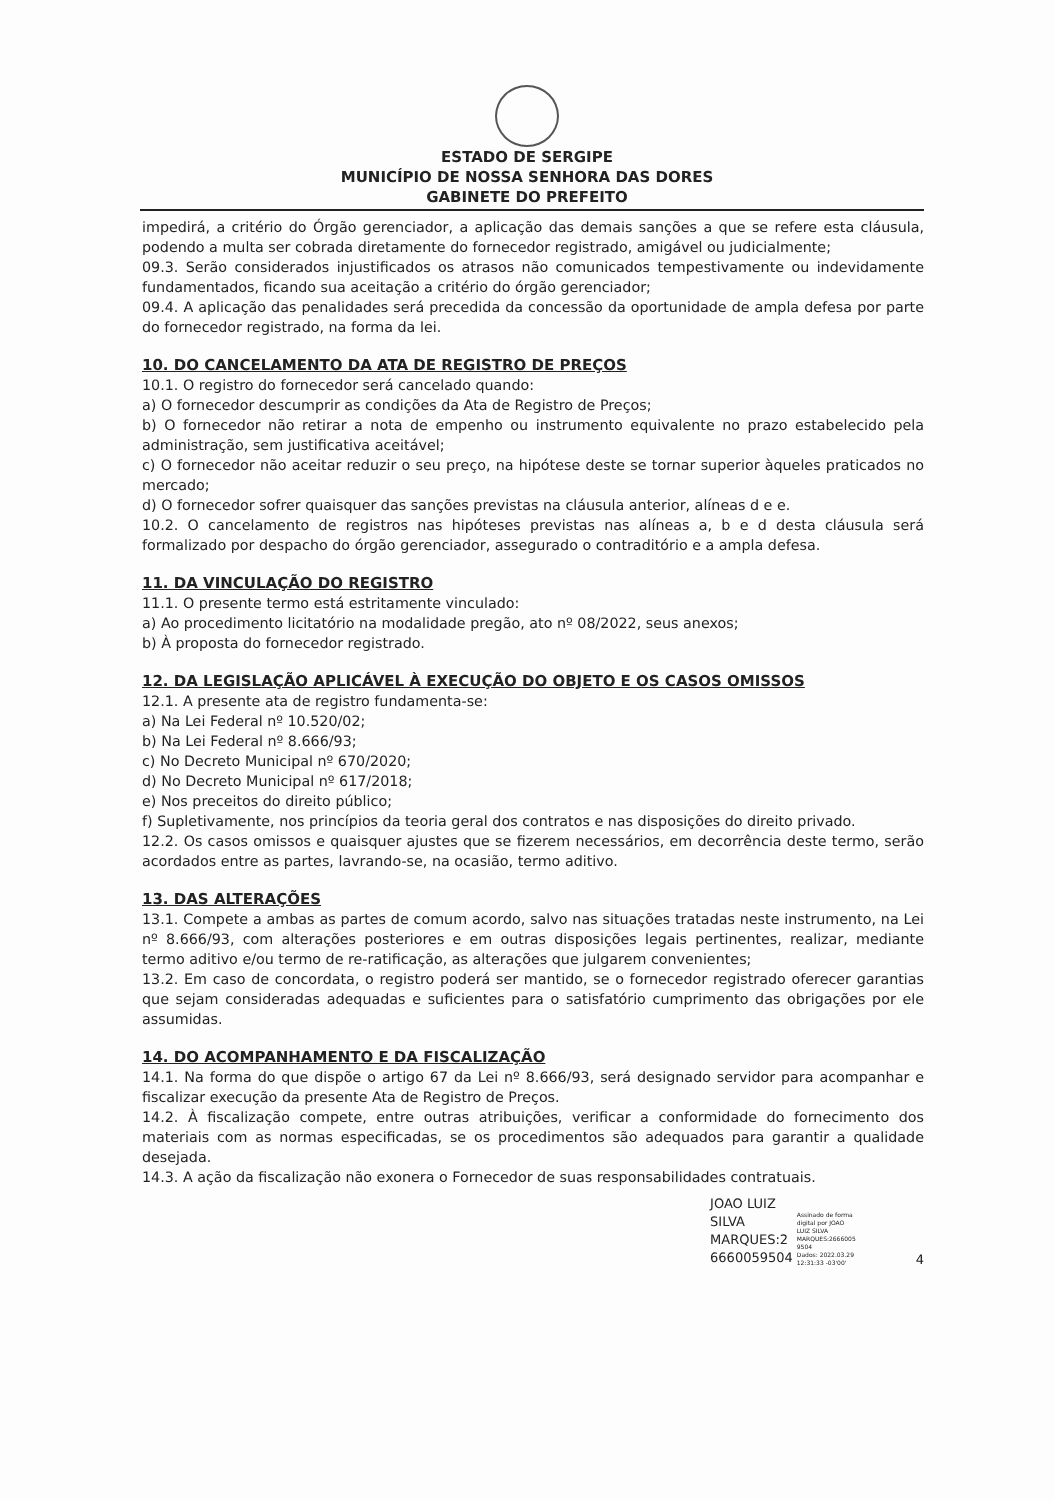ESTADO DE SERGIPE
MUNICÍPIO DE NOSSA SENHORA DAS DORES
GABINETE DO PREFEITO
impedirá, a critério do Órgão gerenciador, a aplicação das demais sanções a que se refere esta cláusula, podendo a multa ser cobrada diretamente do fornecedor registrado, amigável ou judicialmente;
09.3. Serão considerados injustificados os atrasos não comunicados tempestivamente ou indevidamente fundamentados, ficando sua aceitação a critério do órgão gerenciador;
09.4. A aplicação das penalidades será precedida da concessão da oportunidade de ampla defesa por parte do fornecedor registrado, na forma da lei.
10. DO CANCELAMENTO DA ATA DE REGISTRO DE PREÇOS
10.1. O registro do fornecedor será cancelado quando:
a) O fornecedor descumprir as condições da Ata de Registro de Preços;
b) O fornecedor não retirar a nota de empenho ou instrumento equivalente no prazo estabelecido pela administração, sem justificativa aceitável;
c) O fornecedor não aceitar reduzir o seu preço, na hipótese deste se tornar superior àqueles praticados no mercado;
d) O fornecedor sofrer quaisquer das sanções previstas na cláusula anterior, alíneas d e e.
10.2. O cancelamento de registros nas hipóteses previstas nas alíneas a, b e d desta cláusula será formalizado por despacho do órgão gerenciador, assegurado o contraditório e a ampla defesa.
11. DA VINCULAÇÃO DO REGISTRO
11.1. O presente termo está estritamente vinculado:
a) Ao procedimento licitatório na modalidade pregão, ato nº 08/2022, seus anexos;
b) À proposta do fornecedor registrado.
12. DA LEGISLAÇÃO APLICÁVEL À EXECUÇÃO DO OBJETO E OS CASOS OMISSOS
12.1. A presente ata de registro fundamenta-se:
a) Na Lei Federal nº 10.520/02;
b) Na Lei Federal nº 8.666/93;
c) No Decreto Municipal nº 670/2020;
d) No Decreto Municipal nº 617/2018;
e) Nos preceitos do direito público;
f) Supletivamente, nos princípios da teoria geral dos contratos e nas disposições do direito privado.
12.2. Os casos omissos e quaisquer ajustes que se fizerem necessários, em decorrência deste termo, serão acordados entre as partes, lavrando-se, na ocasião, termo aditivo.
13. DAS ALTERAÇÕES
13.1. Compete a ambas as partes de comum acordo, salvo nas situações tratadas neste instrumento, na Lei nº 8.666/93, com alterações posteriores e em outras disposições legais pertinentes, realizar, mediante termo aditivo e/ou termo de re-ratificação, as alterações que julgarem convenientes;
13.2. Em caso de concordata, o registro poderá ser mantido, se o fornecedor registrado oferecer garantias que sejam consideradas adequadas e suficientes para o satisfatório cumprimento das obrigações por ele assumidas.
14. DO ACOMPANHAMENTO E DA FISCALIZAÇÃO
14.1. Na forma do que dispõe o artigo 67 da Lei nº 8.666/93, será designado servidor para acompanhar e fiscalizar execução da presente Ata de Registro de Preços.
14.2. À fiscalização compete, entre outras atribuições, verificar a conformidade do fornecimento dos materiais com as normas especificadas, se os procedimentos são adequados para garantir a qualidade desejada.
14.3. A ação da fiscalização não exonera o Fornecedor de suas responsabilidades contratuais.
JOAO LUIZ
SILVA
MARQUES:2
6660059504
Assinado de forma
digital por JOAO
LUIZ SILVA
MARQUES:2666005
9504
Dados: 2022.03.29
12:31:33 -03'00'
4